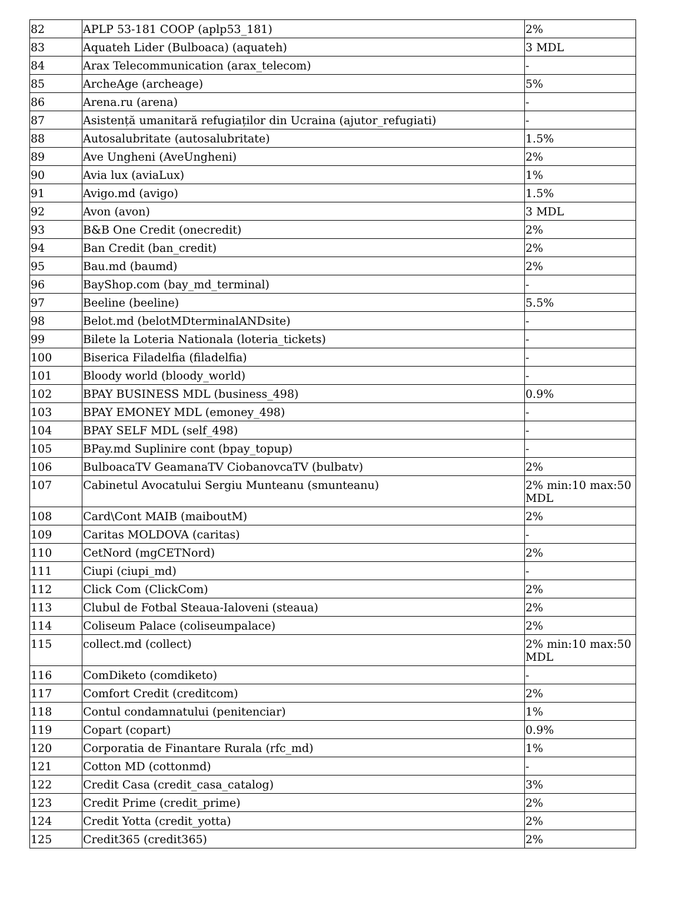| 82 | APLP 53-181 COOP (aplp53_181) | 2% |
| 83 | Aquateh Lider (Bulboaca) (aquateh) | 3 MDL |
| 84 | Arax Telecommunication (arax_telecom) | - |
| 85 | ArcheAge (archeage) | 5% |
| 86 | Arena.ru (arena) | - |
| 87 | Asistență umanitară refugiaților din Ucraina (ajutor_refugiati) | - |
| 88 | Autosalubritate (autosalubritate) | 1.5% |
| 89 | Ave Ungheni (AveUngheni) | 2% |
| 90 | Avia lux (aviaLux) | 1% |
| 91 | Avigo.md (avigo) | 1.5% |
| 92 | Avon (avon) | 3 MDL |
| 93 | B&B One Credit (onecredit) | 2% |
| 94 | Ban Credit (ban_credit) | 2% |
| 95 | Bau.md (baumd) | 2% |
| 96 | BayShop.com (bay_md_terminal) | - |
| 97 | Beeline (beeline) | 5.5% |
| 98 | Belot.md (belotMDterminalANDsite) | - |
| 99 | Bilete la Loteria Nationala (loteria_tickets) | - |
| 100 | Biserica Filadelfia (filadelfia) | - |
| 101 | Bloody world (bloody_world) | - |
| 102 | BPAY BUSINESS MDL (business_498) | 0.9% |
| 103 | BPAY EMONEY MDL (emoney_498) | - |
| 104 | BPAY SELF MDL (self_498) | - |
| 105 | BPay.md Suplinire cont (bpay_topup) | - |
| 106 | BulboacaTV GeamanaTV CiobanovcaTV (bulbatv) | 2% |
| 107 | Cabinetul Avocatului Sergiu Munteanu (smunteanu) | 2% min:10 max:50 MDL |
| 108 | Card\Cont MAIB (maiboutM) | 2% |
| 109 | Caritas MOLDOVA (caritas) | - |
| 110 | CetNord (mgCETNord) | 2% |
| 111 | Ciupi (ciupi_md) | - |
| 112 | Click Com (ClickCom) | 2% |
| 113 | Clubul de Fotbal Steaua-Ialoveni (steaua) | 2% |
| 114 | Coliseum Palace (coliseumpalace) | 2% |
| 115 | collect.md (collect) | 2% min:10 max:50 MDL |
| 116 | ComDiketo (comdiketo) | - |
| 117 | Comfort Credit (creditcom) | 2% |
| 118 | Contul condamnatului (penitenciar) | 1% |
| 119 | Copart (copart) | 0.9% |
| 120 | Corporatia de Finantare Rurala (rfc_md) | 1% |
| 121 | Cotton MD (cottonmd) | - |
| 122 | Credit Casa (credit_casa_catalog) | 3% |
| 123 | Credit Prime (credit_prime) | 2% |
| 124 | Credit Yotta (credit_yotta) | 2% |
| 125 | Credit365 (credit365) | 2% |